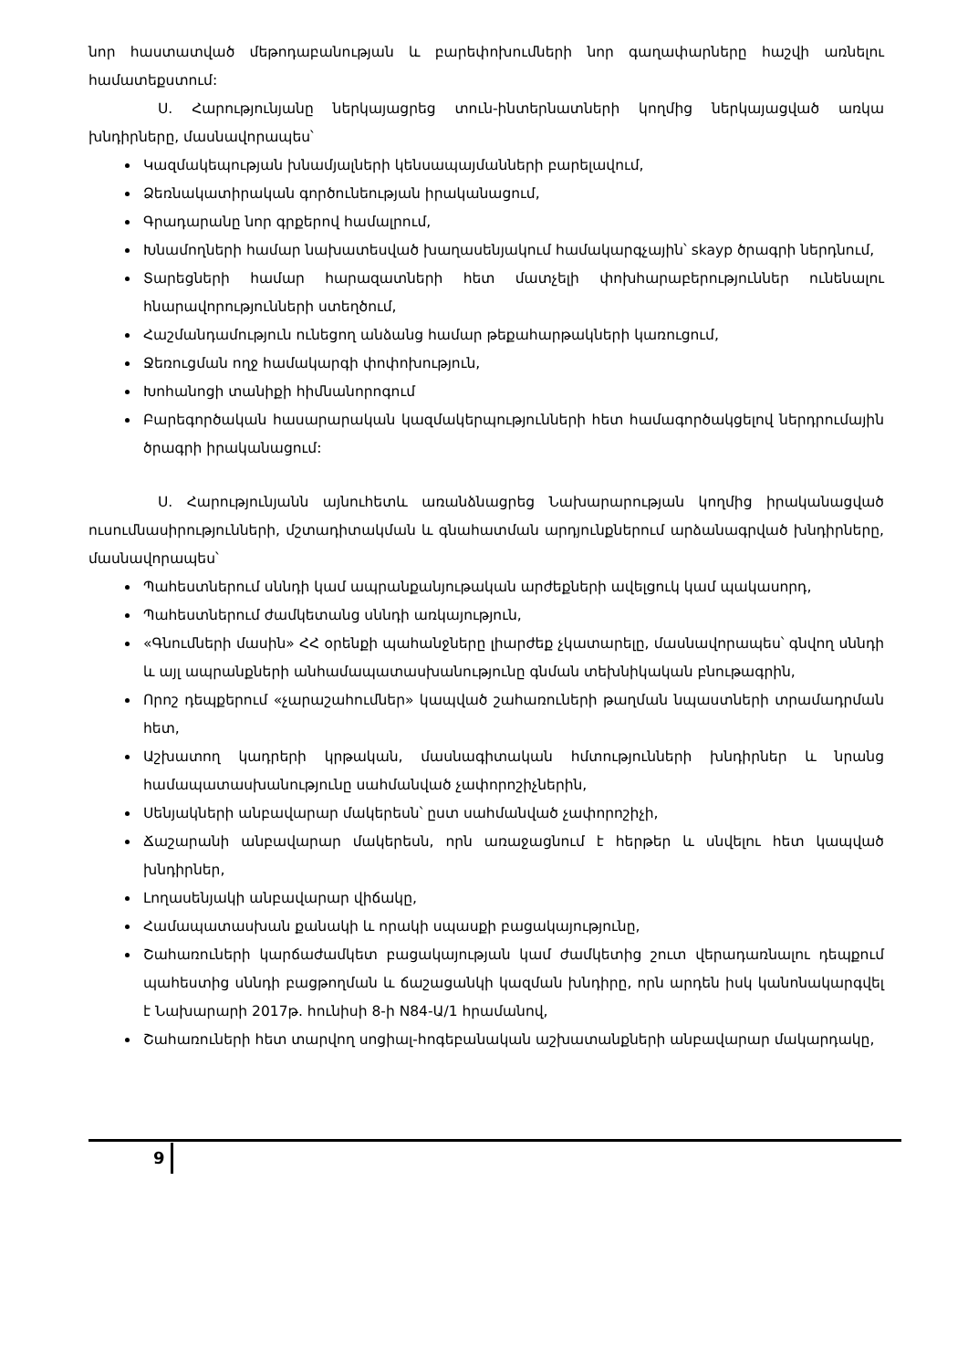նոր հաստատված մեթոդաբանության և բարեփոխումների նոր գաղափարները հաշվի առնելու համատեքստում:
Ս. Հարությունյանը ներկայացրեց տուն-ինտերնատների կողմից ներկայացված առկա խնդիրները, մասնավորապես՝
Կազմակեպության խնամյալների կենսապայմանների բարելավում,
Ձեռնակատիրական գործունեության իրականացում,
Գրադարանը նոր գրքերով համալրում,
Խնամողների համար նախատեսված խաղասենյակում համակարգչային՝ skayp ծրագրի ներդնում,
Տարեցների համար հարազատների հետ մատչելի փոխհարաբերություններ ունենալու հնարավորությունների ստեղծում,
Հաշմանդամություն ունեցող անձանց համար թեքահարթակների կառուցում,
Ջեռուցման ողջ համակարգի փոփոխություն,
Խոհանոցի տանիքի հիմնանորոգում
Բարեգործական հասարարական կազմակերպությունների հետ համագործակցելով ներդրումային ծրագրի իրականացում:
Ս. Հարությունյանն այնուհետև առանձնացրեց Նախարարության կողմից իրականացված ուսումնասիրությունների, մշտադիտակման և գնահատման արդյունքներում արձանագրված խնդիրները, մասնավորապես՝
Պահեստներում սննդի կամ ապրանքանյութական արժեքների ավելցուկ կամ պակասորդ,
Պահեստներում ժամկետանց սննդի առկայություն,
«Գնումների մասին» ՀՀ օրենքի պահանջները լիարժեք չկատարելը, մասնավորապես՝ գնվող սննդի և այլ ապրանքների անհամապատասխանությունը գնման տեխնիկական բնութագրին,
Որոշ դեպքերում «չարաշահումներ» կապված շահառուների թաղման նպաստների տրամադրման հետ,
Աշխատող կադրերի կրթական, մասնագիտական հմտությունների խնդիրներ և նրանց համապատասխանությունը սահմանված չափորոշիչներին,
Սենյակների անբավարար մակերեսն՝ ըստ սահմանված չափորոշիչի,
Ճաշարանի անբավարար մակերեսն, որն առաջացնում է հերթեր և սնվելու հետ կապված խնդիրներ,
Լողասենյակի անբավարար վիճակը,
Համապատասխան քանակի և որակի սպասքի բացակայությունը,
Շահառուների կարճաժամկետ բացակայության կամ ժամկետից շուտ վերադառնալու դեպքում պահեստից սննդի բացթողման և ճաշացանկի կազման խնդիրը, որն արդեն իսկ կանոնակարգվել է Նախարարի 2017թ. հունիսի 8-ի N84-Ա/1 հրամանով,
Շահառուների հետ տարվող սոցիալ-հոգեբանական աշխատանքների անբավարար մակարդակը,
9